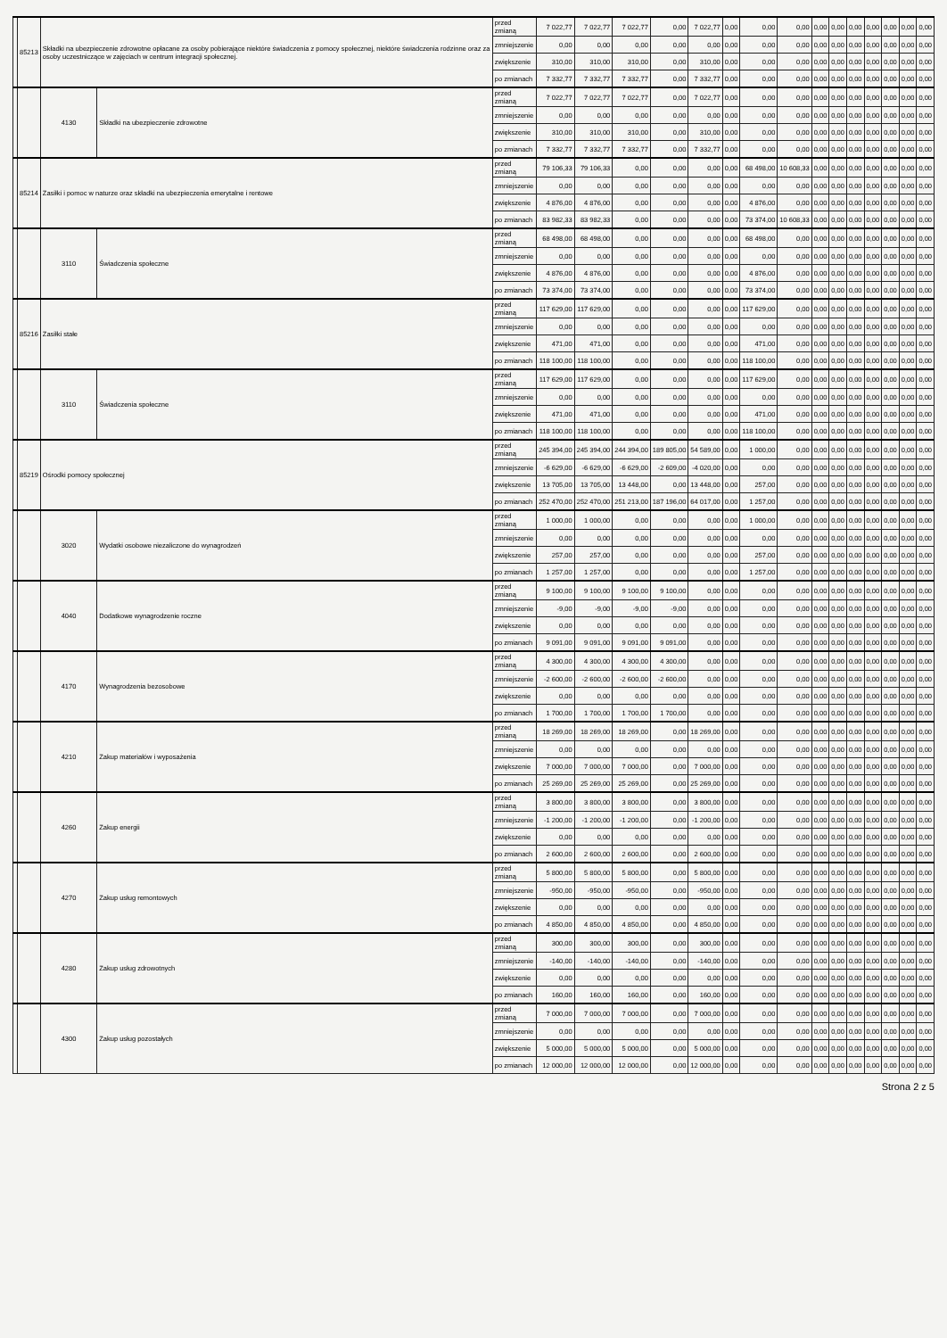| | 85213 | Składki na ubezpieczenie zdrowotne opłacane za osoby pobierające niektóre świadczenia z pomocy społecznej, niektóre świadczenia rodzinne oraz za osoby uczestniczące w zajęciach w centrum integracji społecznej. | | przed zmianą | 7 022,77 | 7 022,77 | 7 022,77 | 0,00 | 7 022,77 | 0,00 | 0,00 | 0,00 | 0,00 | 0,00 | 0,00 | 0,00 | 0,00 | 0,00 | 0,00 |
| | | | | zmniejszenie | 0,00 | 0,00 | 0,00 | 0,00 | 0,00 | 0,00 | 0,00 | 0,00 | 0,00 | 0,00 | 0,00 | 0,00 | 0,00 | 0,00 | 0,00 |
| | | | | zwiększenie | 310,00 | 310,00 | 310,00 | 0,00 | 310,00 | 0,00 | 0,00 | 0,00 | 0,00 | 0,00 | 0,00 | 0,00 | 0,00 | 0,00 | 0,00 |
| | | | | po zmianach | 7 332,77 | 7 332,77 | 7 332,77 | 0,00 | 7 332,77 | 0,00 | 0,00 | 0,00 | 0,00 | 0,00 | 0,00 | 0,00 | 0,00 | 0,00 | 0,00 |
| | | 4130 | Składki na ubezpieczenie zdrowotne | przed zmianą | 7 022,77 | 7 022,77 | 7 022,77 | 0,00 | 7 022,77 | 0,00 | 0,00 | 0,00 | 0,00 | 0,00 | 0,00 | 0,00 | 0,00 | 0,00 | 0,00 |
| | | | | zmniejszenie | 0,00 | 0,00 | 0,00 | 0,00 | 0,00 | 0,00 | 0,00 | 0,00 | 0,00 | 0,00 | 0,00 | 0,00 | 0,00 | 0,00 | 0,00 |
| | | | | zwiększenie | 310,00 | 310,00 | 310,00 | 0,00 | 310,00 | 0,00 | 0,00 | 0,00 | 0,00 | 0,00 | 0,00 | 0,00 | 0,00 | 0,00 | 0,00 |
| | | | | po zmianach | 7 332,77 | 7 332,77 | 7 332,77 | 0,00 | 7 332,77 | 0,00 | 0,00 | 0,00 | 0,00 | 0,00 | 0,00 | 0,00 | 0,00 | 0,00 | 0,00 |
| | 85214 | Zasiłki i pomoc w naturze oraz składki na ubezpieczenia emerytalne i rentowe | | przed zmianą | 79 106,33 | 79 106,33 | 0,00 | 0,00 | 0,00 | 0,00 | 68 498,00 | 10 608,33 | 0,00 | 0,00 | 0,00 | 0,00 | 0,00 | 0,00 | 0,00 |
| | | | | zmniejszenie | 0,00 | 0,00 | 0,00 | 0,00 | 0,00 | 0,00 | 0,00 | 0,00 | 0,00 | 0,00 | 0,00 | 0,00 | 0,00 | 0,00 | 0,00 |
| | | | | zwiększenie | 4 876,00 | 4 876,00 | 0,00 | 0,00 | 0,00 | 0,00 | 4 876,00 | 0,00 | 0,00 | 0,00 | 0,00 | 0,00 | 0,00 | 0,00 | 0,00 |
| | | | | po zmianach | 83 982,33 | 83 982,33 | 0,00 | 0,00 | 0,00 | 0,00 | 73 374,00 | 10 608,33 | 0,00 | 0,00 | 0,00 | 0,00 | 0,00 | 0,00 | 0,00 |
| | | 3110 | Świadczenia społeczne | przed zmianą | 68 498,00 | 68 498,00 | 0,00 | 0,00 | 0,00 | 0,00 | 68 498,00 | 0,00 | 0,00 | 0,00 | 0,00 | 0,00 | 0,00 | 0,00 | 0,00 |
| | | | | zmniejszenie | 0,00 | 0,00 | 0,00 | 0,00 | 0,00 | 0,00 | 0,00 | 0,00 | 0,00 | 0,00 | 0,00 | 0,00 | 0,00 | 0,00 | 0,00 |
| | | | | zwiększenie | 4 876,00 | 4 876,00 | 0,00 | 0,00 | 0,00 | 0,00 | 4 876,00 | 0,00 | 0,00 | 0,00 | 0,00 | 0,00 | 0,00 | 0,00 | 0,00 |
| | | | | po zmianach | 73 374,00 | 73 374,00 | 0,00 | 0,00 | 0,00 | 0,00 | 73 374,00 | 0,00 | 0,00 | 0,00 | 0,00 | 0,00 | 0,00 | 0,00 | 0,00 |
| | 85216 | Zasiłki stałe | | przed zmianą | 117 629,00 | 117 629,00 | 0,00 | 0,00 | 0,00 | 0,00 | 117 629,00 | 0,00 | 0,00 | 0,00 | 0,00 | 0,00 | 0,00 | 0,00 | 0,00 |
| | | | | zmniejszenie | 0,00 | 0,00 | 0,00 | 0,00 | 0,00 | 0,00 | 0,00 | 0,00 | 0,00 | 0,00 | 0,00 | 0,00 | 0,00 | 0,00 | 0,00 |
| | | | | zwiększenie | 471,00 | 471,00 | 0,00 | 0,00 | 0,00 | 0,00 | 471,00 | 0,00 | 0,00 | 0,00 | 0,00 | 0,00 | 0,00 | 0,00 | 0,00 |
| | | | | po zmianach | 118 100,00 | 118 100,00 | 0,00 | 0,00 | 0,00 | 0,00 | 118 100,00 | 0,00 | 0,00 | 0,00 | 0,00 | 0,00 | 0,00 | 0,00 | 0,00 |
| | | 3110 | Świadczenia społeczne | przed zmianą | 117 629,00 | 117 629,00 | 0,00 | 0,00 | 0,00 | 0,00 | 117 629,00 | 0,00 | 0,00 | 0,00 | 0,00 | 0,00 | 0,00 | 0,00 | 0,00 |
| | | | | zmniejszenie | 0,00 | 0,00 | 0,00 | 0,00 | 0,00 | 0,00 | 0,00 | 0,00 | 0,00 | 0,00 | 0,00 | 0,00 | 0,00 | 0,00 | 0,00 |
| | | | | zwiększenie | 471,00 | 471,00 | 0,00 | 0,00 | 0,00 | 0,00 | 471,00 | 0,00 | 0,00 | 0,00 | 0,00 | 0,00 | 0,00 | 0,00 | 0,00 |
| | | | | po zmianach | 118 100,00 | 118 100,00 | 0,00 | 0,00 | 0,00 | 0,00 | 118 100,00 | 0,00 | 0,00 | 0,00 | 0,00 | 0,00 | 0,00 | 0,00 | 0,00 |
| | 85219 | Ośrodki pomocy społecznej | | przed zmianą | 245 394,00 | 245 394,00 | 244 394,00 | 189 805,00 | 54 589,00 | 0,00 | 1 000,00 | 0,00 | 0,00 | 0,00 | 0,00 | 0,00 | 0,00 | 0,00 | 0,00 |
| | | | | zmniejszenie | -6 629,00 | -6 629,00 | -6 629,00 | -2 609,00 | -4 020,00 | 0,00 | 0,00 | 0,00 | 0,00 | 0,00 | 0,00 | 0,00 | 0,00 | 0,00 | 0,00 |
| | | | | zwiększenie | 13 705,00 | 13 705,00 | 13 448,00 | 0,00 | 13 448,00 | 0,00 | 257,00 | 0,00 | 0,00 | 0,00 | 0,00 | 0,00 | 0,00 | 0,00 | 0,00 |
| | | | | po zmianach | 252 470,00 | 252 470,00 | 251 213,00 | 187 196,00 | 64 017,00 | 0,00 | 1 257,00 | 0,00 | 0,00 | 0,00 | 0,00 | 0,00 | 0,00 | 0,00 | 0,00 |
| | | 3020 | Wydatki osobowe niezaliczone do wynagrodzeń | przed zmianą | 1 000,00 | 1 000,00 | 0,00 | 0,00 | 0,00 | 0,00 | 1 000,00 | 0,00 | 0,00 | 0,00 | 0,00 | 0,00 | 0,00 | 0,00 | 0,00 |
| | | | | zmniejszenie | 0,00 | 0,00 | 0,00 | 0,00 | 0,00 | 0,00 | 0,00 | 0,00 | 0,00 | 0,00 | 0,00 | 0,00 | 0,00 | 0,00 | 0,00 |
| | | | | zwiększenie | 257,00 | 257,00 | 0,00 | 0,00 | 0,00 | 0,00 | 257,00 | 0,00 | 0,00 | 0,00 | 0,00 | 0,00 | 0,00 | 0,00 | 0,00 |
| | | | | po zmianach | 1 257,00 | 1 257,00 | 0,00 | 0,00 | 0,00 | 0,00 | 1 257,00 | 0,00 | 0,00 | 0,00 | 0,00 | 0,00 | 0,00 | 0,00 | 0,00 |
| | | 4040 | Dodatkowe wynagrodzenie roczne | przed zmianą | 9 100,00 | 9 100,00 | 9 100,00 | 9 100,00 | 0,00 | 0,00 | 0,00 | 0,00 | 0,00 | 0,00 | 0,00 | 0,00 | 0,00 | 0,00 | 0,00 |
| | | | | zmniejszenie | -9,00 | -9,00 | -9,00 | -9,00 | 0,00 | 0,00 | 0,00 | 0,00 | 0,00 | 0,00 | 0,00 | 0,00 | 0,00 | 0,00 | 0,00 |
| | | | | zwiększenie | 0,00 | 0,00 | 0,00 | 0,00 | 0,00 | 0,00 | 0,00 | 0,00 | 0,00 | 0,00 | 0,00 | 0,00 | 0,00 | 0,00 | 0,00 |
| | | | | po zmianach | 9 091,00 | 9 091,00 | 9 091,00 | 9 091,00 | 0,00 | 0,00 | 0,00 | 0,00 | 0,00 | 0,00 | 0,00 | 0,00 | 0,00 | 0,00 | 0,00 |
| | | 4170 | Wynagrodzenia bezosobowe | przed zmianą | 4 300,00 | 4 300,00 | 4 300,00 | 4 300,00 | 0,00 | 0,00 | 0,00 | 0,00 | 0,00 | 0,00 | 0,00 | 0,00 | 0,00 | 0,00 | 0,00 |
| | | | | zmniejszenie | -2 600,00 | -2 600,00 | -2 600,00 | -2 600,00 | 0,00 | 0,00 | 0,00 | 0,00 | 0,00 | 0,00 | 0,00 | 0,00 | 0,00 | 0,00 | 0,00 |
| | | | | zwiększenie | 0,00 | 0,00 | 0,00 | 0,00 | 0,00 | 0,00 | 0,00 | 0,00 | 0,00 | 0,00 | 0,00 | 0,00 | 0,00 | 0,00 | 0,00 |
| | | | | po zmianach | 1 700,00 | 1 700,00 | 1 700,00 | 1 700,00 | 0,00 | 0,00 | 0,00 | 0,00 | 0,00 | 0,00 | 0,00 | 0,00 | 0,00 | 0,00 | 0,00 |
| | | 4210 | Zakup materiałów i wyposażenia | przed zmianą | 18 269,00 | 18 269,00 | 18 269,00 | 0,00 | 18 269,00 | 0,00 | 0,00 | 0,00 | 0,00 | 0,00 | 0,00 | 0,00 | 0,00 | 0,00 | 0,00 |
| | | | | zmniejszenie | 0,00 | 0,00 | 0,00 | 0,00 | 0,00 | 0,00 | 0,00 | 0,00 | 0,00 | 0,00 | 0,00 | 0,00 | 0,00 | 0,00 | 0,00 |
| | | | | zwiększenie | 7 000,00 | 7 000,00 | 7 000,00 | 0,00 | 7 000,00 | 0,00 | 0,00 | 0,00 | 0,00 | 0,00 | 0,00 | 0,00 | 0,00 | 0,00 | 0,00 |
| | | | | po zmianach | 25 269,00 | 25 269,00 | 25 269,00 | 0,00 | 25 269,00 | 0,00 | 0,00 | 0,00 | 0,00 | 0,00 | 0,00 | 0,00 | 0,00 | 0,00 | 0,00 |
| | | 4260 | Zakup energii | przed zmianą | 3 800,00 | 3 800,00 | 3 800,00 | 0,00 | 3 800,00 | 0,00 | 0,00 | 0,00 | 0,00 | 0,00 | 0,00 | 0,00 | 0,00 | 0,00 | 0,00 |
| | | | | zmniejszenie | -1 200,00 | -1 200,00 | -1 200,00 | 0,00 | -1 200,00 | 0,00 | 0,00 | 0,00 | 0,00 | 0,00 | 0,00 | 0,00 | 0,00 | 0,00 | 0,00 |
| | | | | zwiększenie | 0,00 | 0,00 | 0,00 | 0,00 | 0,00 | 0,00 | 0,00 | 0,00 | 0,00 | 0,00 | 0,00 | 0,00 | 0,00 | 0,00 | 0,00 |
| | | | | po zmianach | 2 600,00 | 2 600,00 | 2 600,00 | 0,00 | 2 600,00 | 0,00 | 0,00 | 0,00 | 0,00 | 0,00 | 0,00 | 0,00 | 0,00 | 0,00 | 0,00 |
| | | 4270 | Zakup usług remontowych | przed zmianą | 5 800,00 | 5 800,00 | 5 800,00 | 0,00 | 5 800,00 | 0,00 | 0,00 | 0,00 | 0,00 | 0,00 | 0,00 | 0,00 | 0,00 | 0,00 | 0,00 |
| | | | | zmniejszenie | -950,00 | -950,00 | -950,00 | 0,00 | -950,00 | 0,00 | 0,00 | 0,00 | 0,00 | 0,00 | 0,00 | 0,00 | 0,00 | 0,00 | 0,00 |
| | | | | zwiększenie | 0,00 | 0,00 | 0,00 | 0,00 | 0,00 | 0,00 | 0,00 | 0,00 | 0,00 | 0,00 | 0,00 | 0,00 | 0,00 | 0,00 | 0,00 |
| | | | | po zmianach | 4 850,00 | 4 850,00 | 4 850,00 | 0,00 | 4 850,00 | 0,00 | 0,00 | 0,00 | 0,00 | 0,00 | 0,00 | 0,00 | 0,00 | 0,00 | 0,00 |
| | | 4280 | Zakup usług zdrowotnych | przed zmianą | 300,00 | 300,00 | 300,00 | 0,00 | 300,00 | 0,00 | 0,00 | 0,00 | 0,00 | 0,00 | 0,00 | 0,00 | 0,00 | 0,00 | 0,00 |
| | | | | zmniejszenie | -140,00 | -140,00 | -140,00 | 0,00 | -140,00 | 0,00 | 0,00 | 0,00 | 0,00 | 0,00 | 0,00 | 0,00 | 0,00 | 0,00 | 0,00 |
| | | | | zwiększenie | 0,00 | 0,00 | 0,00 | 0,00 | 0,00 | 0,00 | 0,00 | 0,00 | 0,00 | 0,00 | 0,00 | 0,00 | 0,00 | 0,00 | 0,00 |
| | | | | po zmianach | 160,00 | 160,00 | 160,00 | 0,00 | 160,00 | 0,00 | 0,00 | 0,00 | 0,00 | 0,00 | 0,00 | 0,00 | 0,00 | 0,00 | 0,00 |
| | | 4300 | Zakup usług pozostałych | przed zmianą | 7 000,00 | 7 000,00 | 7 000,00 | 0,00 | 7 000,00 | 0,00 | 0,00 | 0,00 | 0,00 | 0,00 | 0,00 | 0,00 | 0,00 | 0,00 | 0,00 |
| | | | | zmniejszenie | 0,00 | 0,00 | 0,00 | 0,00 | 0,00 | 0,00 | 0,00 | 0,00 | 0,00 | 0,00 | 0,00 | 0,00 | 0,00 | 0,00 | 0,00 |
| | | | | zwiększenie | 5 000,00 | 5 000,00 | 5 000,00 | 0,00 | 5 000,00 | 0,00 | 0,00 | 0,00 | 0,00 | 0,00 | 0,00 | 0,00 | 0,00 | 0,00 | 0,00 |
| | | | | po zmianach | 12 000,00 | 12 000,00 | 12 000,00 | 0,00 | 12 000,00 | 0,00 | 0,00 | 0,00 | 0,00 | 0,00 | 0,00 | 0,00 | 0,00 | 0,00 | 0,00 |
Strona 2 z 5